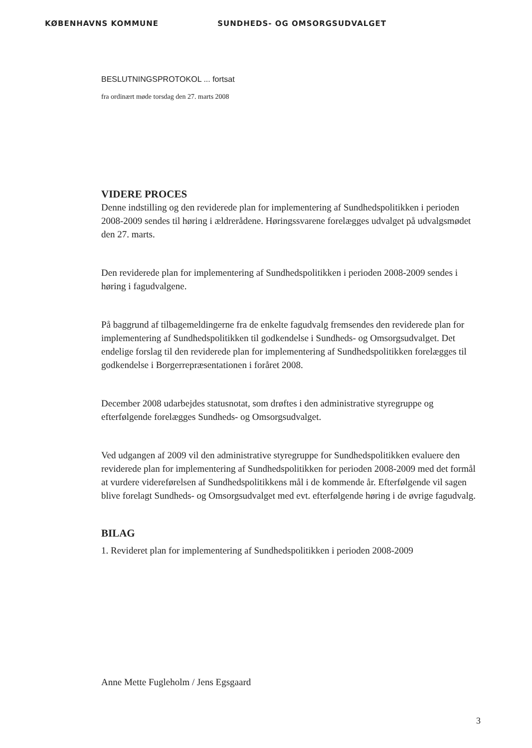KØBENHAVNS KOMMUNE SUNDHEDS- OG OMSORGSUDVALGET
BESLUTNINGSPROTOKOL ... fortsat
fra ordinært møde torsdag den 27. marts 2008
VIDERE PROCES
Denne indstilling og den reviderede plan for implementering af Sundhedspolitikken i perioden 2008-2009 sendes til høring i ældrerådene. Høringssvarene forelægges udvalget på udvalgsmødet den 27. marts.
Den reviderede plan for implementering af Sundhedspolitikken i perioden 2008-2009 sendes i høring i fagudvalgene.
På baggrund af tilbagemeldingerne fra de enkelte fagudvalg fremsendes den reviderede plan for implementering af Sundhedspolitikken til godkendelse i Sundheds- og Omsorgsudvalget. Det endelige forslag til den reviderede plan for implementering af Sundhedspolitikken forelægges til godkendelse i Borgerrepræsentationen i foråret 2008.
December 2008 udarbejdes statusnotat, som drøftes i den administrative styregruppe og efterfølgende forelægges Sundheds- og Omsorgsudvalget.
Ved udgangen af 2009 vil den administrative styregruppe for Sundhedspolitikken evaluere den reviderede plan for implementering af Sundhedspolitikken for perioden 2008-2009 med det formål at vurdere videreførelsen af Sundhedspolitikkens mål i de kommende år. Efterfølgende vil sagen blive forelagt Sundheds- og Omsorgsudvalget med evt. efterfølgende høring i de øvrige fagudvalg.
BILAG
1. Revideret plan for implementering af Sundhedspolitikken i perioden 2008-2009
Anne Mette Fugleholm / Jens Egsgaard
3